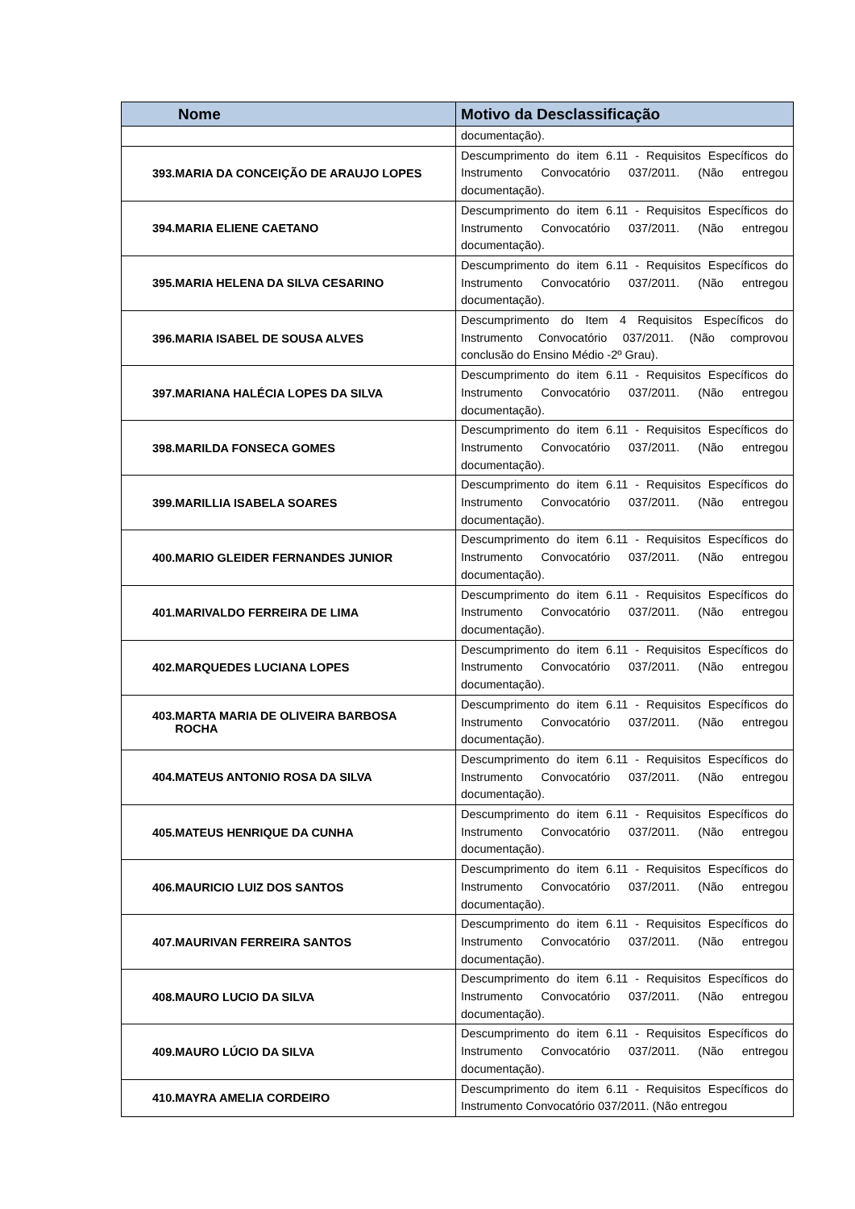| Nome | Motivo da Desclassificação |
| --- | --- |
| | documentação). |
| 393.MARIA DA CONCEIÇÃO DE ARAUJO LOPES | Descumprimento do item 6.11 - Requisitos Específicos do Instrumento Convocatório 037/2011. (Não entregou documentação). |
| 394.MARIA ELIENE CAETANO | Descumprimento do item 6.11 - Requisitos Específicos do Instrumento Convocatório 037/2011. (Não entregou documentação). |
| 395.MARIA HELENA DA SILVA CESARINO | Descumprimento do item 6.11 - Requisitos Específicos do Instrumento Convocatório 037/2011. (Não entregou documentação). |
| 396.MARIA ISABEL DE SOUSA ALVES | Descumprimento do Item 4 Requisitos Específicos do Instrumento Convocatório 037/2011. (Não comprovou conclusão do Ensino Médio -2º Grau). |
| 397.MARIANA HALÉCIA LOPES DA SILVA | Descumprimento do item 6.11 - Requisitos Específicos do Instrumento Convocatório 037/2011. (Não entregou documentação). |
| 398.MARILDA FONSECA GOMES | Descumprimento do item 6.11 - Requisitos Específicos do Instrumento Convocatório 037/2011. (Não entregou documentação). |
| 399.MARILLIA ISABELA SOARES | Descumprimento do item 6.11 - Requisitos Específicos do Instrumento Convocatório 037/2011. (Não entregou documentação). |
| 400.MARIO GLEIDER FERNANDES JUNIOR | Descumprimento do item 6.11 - Requisitos Específicos do Instrumento Convocatório 037/2011. (Não entregou documentação). |
| 401.MARIVALDO FERREIRA DE LIMA | Descumprimento do item 6.11 - Requisitos Específicos do Instrumento Convocatório 037/2011. (Não entregou documentação). |
| 402.MARQUEDES LUCIANA LOPES | Descumprimento do item 6.11 - Requisitos Específicos do Instrumento Convocatório 037/2011. (Não entregou documentação). |
| 403.MARTA MARIA DE OLIVEIRA BARBOSA ROCHA | Descumprimento do item 6.11 - Requisitos Específicos do Instrumento Convocatório 037/2011. (Não entregou documentação). |
| 404.MATEUS ANTONIO ROSA DA SILVA | Descumprimento do item 6.11 - Requisitos Específicos do Instrumento Convocatório 037/2011. (Não entregou documentação). |
| 405.MATEUS HENRIQUE DA CUNHA | Descumprimento do item 6.11 - Requisitos Específicos do Instrumento Convocatório 037/2011. (Não entregou documentação). |
| 406.MAURICIO LUIZ DOS SANTOS | Descumprimento do item 6.11 - Requisitos Específicos do Instrumento Convocatório 037/2011. (Não entregou documentação). |
| 407.MAURIVAN FERREIRA SANTOS | Descumprimento do item 6.11 - Requisitos Específicos do Instrumento Convocatório 037/2011. (Não entregou documentação). |
| 408.MAURO LUCIO DA SILVA | Descumprimento do item 6.11 - Requisitos Específicos do Instrumento Convocatório 037/2011. (Não entregou documentação). |
| 409.MAURO LÚCIO DA SILVA | Descumprimento do item 6.11 - Requisitos Específicos do Instrumento Convocatório 037/2011. (Não entregou documentação). |
| 410.MAYRA AMELIA CORDEIRO | Descumprimento do item 6.11 - Requisitos Específicos do Instrumento Convocatório 037/2011. (Não entregou |